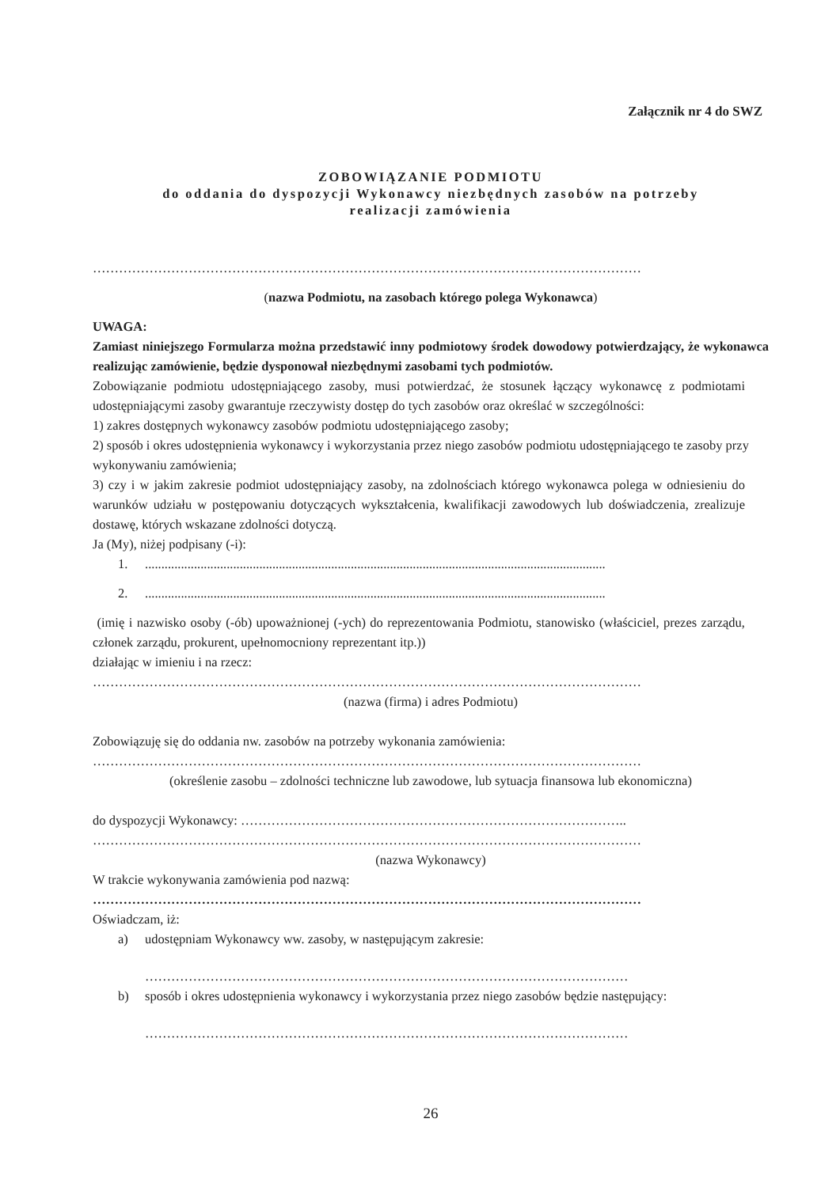Załącznik nr 4 do SWZ
ZOBOWIĄZANIE PODMIOTU
do oddania do dyspozycji Wykonawcy niezbędnych zasobów na potrzeby
realizacji zamówienia
………………………………………………………………………………………………………………
(nazwa Podmiotu, na zasobach którego polega Wykonawca)
UWAGA:
Zamiast niniejszego Formularza można przedstawić inny podmiotowy środek dowodowy potwierdzający, że wykonawca realizując zamówienie, będzie dysponował niezbędnymi zasobami tych podmiotów.
Zobowiązanie podmiotu udostępniającego zasoby, musi potwierdzać, że stosunek łączący wykonawcę z podmiotami udostępniającymi zasoby gwarantuje rzeczywisty dostęp do tych zasobów oraz określać w szczególności:
1) zakres dostępnych wykonawcy zasobów podmiotu udostępniającego zasoby;
2) sposób i okres udostępnienia wykonawcy i wykorzystania przez niego zasobów podmiotu udostępniającego te zasoby przy wykonywaniu zamówienia;
3) czy i w jakim zakresie podmiot udostępniający zasoby, na zdolnościach którego wykonawca polega w odniesieniu do warunków udziału w postępowaniu dotyczących wykształcenia, kwalifikacji zawodowych lub doświadczenia, zrealizuje dostawę, których wskazane zdolności dotyczą.
Ja (My), niżej podpisany (-i):
1..............................................................................................................................................
2..............................................................................................................................................
(imię i nazwisko osoby (-ób) upoważnionej (-ych) do reprezentowania Podmiotu, stanowisko (właściciel, prezes zarządu, członek zarządu, prokurent, upełnomocniony reprezentant itp.))
działając w imieniu i na rzecz:
………………………………………………………………………………………………………………
(nazwa (firma) i adres Podmiotu)
Zobowiązuję się do oddania nw. zasobów na potrzeby wykonania zamówienia:
………………………………………………………………………………………………………………
(określenie zasobu – zdolności techniczne lub zawodowe, lub sytuacja finansowa lub ekonomiczna)
do dyspozycji Wykonawcy: ……………………………………………………………………………..
………………………………………………………………………………………………………………
(nazwa Wykonawcy)
W trakcie wykonywania zamówienia pod nazwą:
………………………………………………………………………………………………………………
Oświadczam, iż:
a) udostępniam Wykonawcy ww. zasoby, w następującym zakresie:
…………………………………………………………………………………………………
b) sposób i okres udostępnienia wykonawcy i wykorzystania przez niego zasobów będzie następujący:
…………………………………………………………………………………………………
26